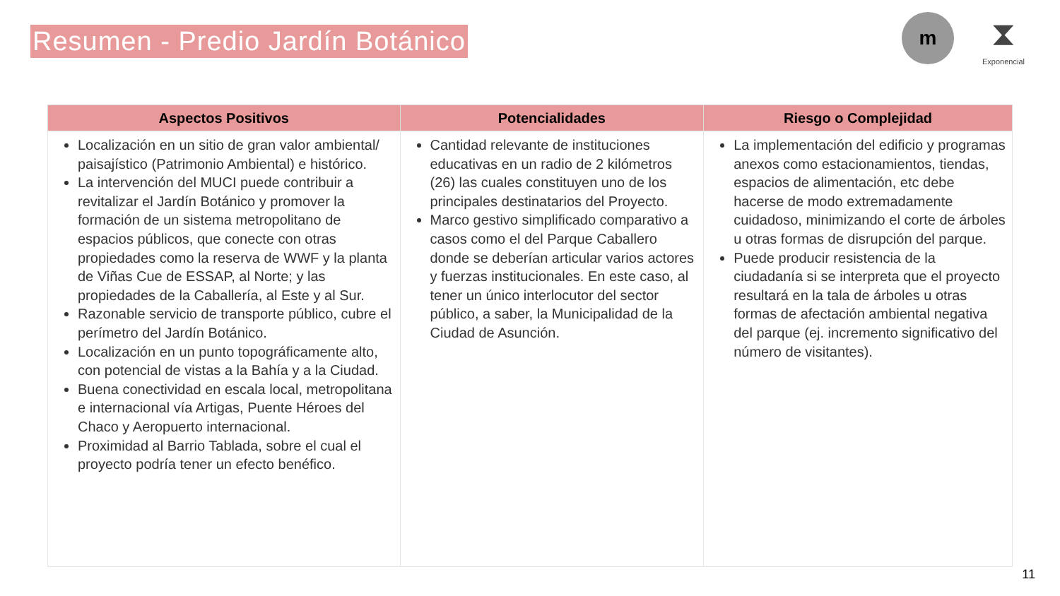Resumen - Predio Jardín Botánico
m
⧗
Exponencial
| Aspectos Positivos | Potencialidades | Riesgo o Complejidad |
| --- | --- | --- |
| Localización en un sitio de gran valor ambiental/ paisajístico (Patrimonio Ambiental) e histórico. La intervención del MUCI puede contribuir a revitalizar el Jardín Botánico y promover la formación de un sistema metropolitano de espacios públicos, que conecte con otras propiedades como la reserva de WWF y la planta de Viñas Cue de ESSAP, al Norte; y las propiedades de la Caballería, al Este y al Sur. Razonable servicio de transporte público, cubre el perímetro del Jardín Botánico. Localización en un punto topográficamente alto, con potencial de vistas a la Bahía y a la Ciudad. Buena conectividad en escala local, metropolitana e internacional vía Artigas, Puente Héroes del Chaco y Aeropuerto internacional. Proximidad al Barrio Tablada, sobre el cual el proyecto podría tener un efecto benéfico. | Cantidad relevante de instituciones educativas en un radio de 2 kilómetros (26) las cuales constituyen uno de los principales destinatarios del Proyecto. Marco gestivo simplificado comparativo a casos como el del Parque Caballero donde se deberían articular varios actores y fuerzas institucionales. En este caso, al tener un único interlocutor del sector público, a saber, la Municipalidad de la Ciudad de Asunción. | La implementación del edificio y programas anexos como estacionamientos, tiendas, espacios de alimentación, etc debe hacerse de modo extremadamente cuidadoso, minimizando el corte de árboles u otras formas de disrupción del parque. Puede producir resistencia de la ciudadanía si se interpreta que el proyecto resultará en la tala de árboles u otras formas de afectación ambiental negativa del parque (ej. incremento significativo del número de visitantes). |
11